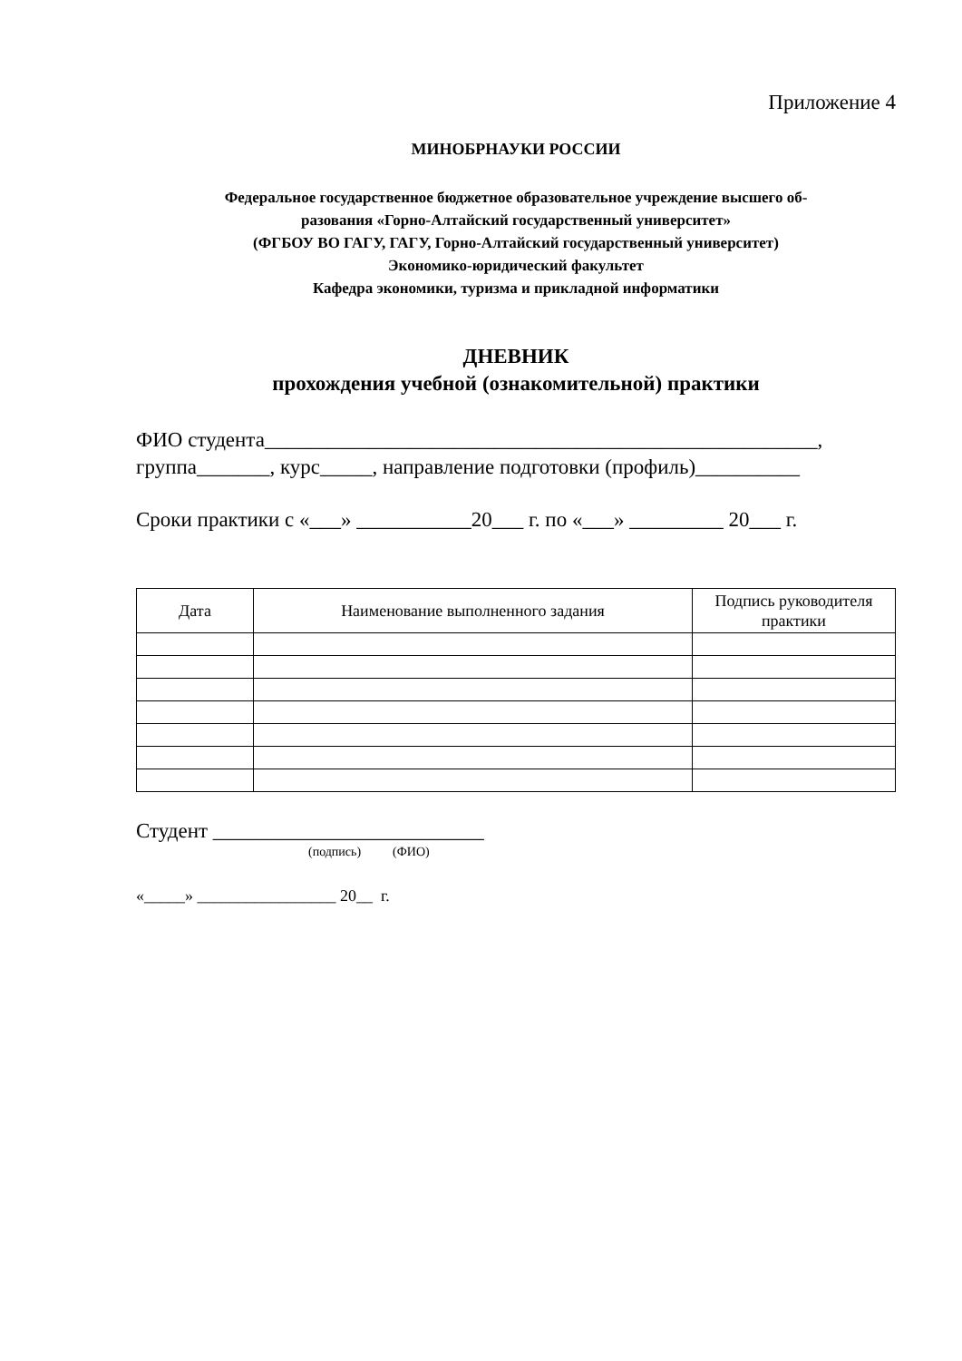Приложение 4
МИНОБРНАУКИ РОССИИ
Федеральное государственное бюджетное образовательное учреждение высшего об-
разования «Горно-Алтайский государственный университет»
(ФГБОУ ВО ГАГУ, ГАГУ, Горно-Алтайский государственный университет)
Экономико-юридический факультет
Кафедра экономики, туризма и прикладной информатики
ДНЕВНИК
прохождения учебной (ознакомительной) практики
ФИО студента_____________________________________________________,
группа_______, курс_____, направление подготовки (профиль)__________
Сроки практики с «___» ___________20___ г. по «___» _________ 20___ г.
| Дата | Наименование выполненного задания | Подпись руководителя практики |
| --- | --- | --- |
Студент __________________________
(подпись) (ФИО)
«_____» _________________ 20__ г.